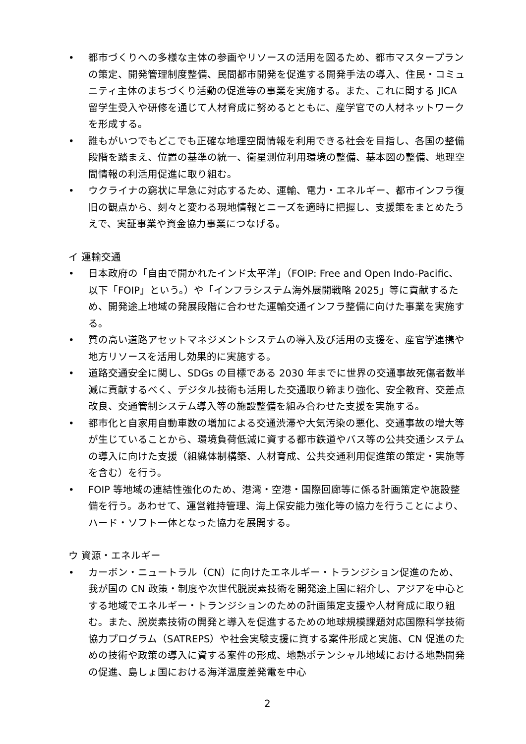• 都市づくりへの多様な主体の参画やリソースの活用を図るため、都市マスタープランの策定、開発管理制度整備、民間都市開発を促進する開発手法の導入、住民・コミュニティ主体のまちづくり活動の促進等の事業を実施する。また、これに関する JICA 留学生受入や研修を通じて人材育成に努めるとともに、産学官での人材ネットワークを形成する。
• 誰もがいつでもどこでも正確な地理空間情報を利用できる社会を目指し、各国の整備段階を踏まえ、位置の基準の統一、衛星測位利用環境の整備、基本図の整備、地理空間情報の利活用促進に取り組む。
• ウクライナの窮状に早急に対応するため、運輸、電力・エネルギー、都市インフラ復旧の観点から、刻々と変わる現地情報とニーズを適時に把握し、支援策をまとめたうえで、実証事業や資金協力事業につなげる。
イ 運輸交通
• 日本政府の「自由で開かれたインド太平洋」（FOIP: Free and Open Indo-Pacific、以下「FOIP」という。）や「インフラシステム海外展開戦略 2025」等に貢献するため、開発途上地域の発展段階に合わせた運輸交通インフラ整備に向けた事業を実施する。
• 質の高い道路アセットマネジメントシステムの導入及び活用の支援を、産官学連携や地方リソースを活用し効果的に実施する。
• 道路交通安全に関し、SDGs の目標である 2030 年までに世界の交通事故死傷者数半減に貢献するべく、デジタル技術も活用した交通取り締まり強化、安全教育、交差点改良、交通管制システム導入等の施設整備を組み合わせた支援を実施する。
• 都市化と自家用自動車数の増加による交通渋滞や大気汚染の悪化、交通事故の増大等が生じていることから、環境負荷低減に資する都市鉄道やバス等の公共交通システムの導入に向けた支援（組織体制構築、人材育成、公共交通利用促進策の策定・実施等を含む）を行う。
• FOIP 等地域の連結性強化のため、港湾・空港・国際回廊等に係る計画策定や施設整備を行う。あわせて、運営維持管理、海上保安能力強化等の協力を行うことにより、ハード・ソフト一体となった協力を展開する。
ウ 資源・エネルギー
• カーボン・ニュートラル（CN）に向けたエネルギー・トランジション促進のため、我が国の CN 政策・制度や次世代脱炭素技術を開発途上国に紹介し、アジアを中心とする地域でエネルギー・トランジションのための計画策定支援や人材育成に取り組む。また、脱炭素技術の開発と導入を促進するための地球規模課題対応国際科学技術協力プログラム（SATREPS）や社会実験支援に資する案件形成と実施、CN 促進のための技術や政策の導入に資する案件の形成、地熱ポテンシャル地域における地熱開発の促進、島しょ国における海洋温度差発電を中心
2